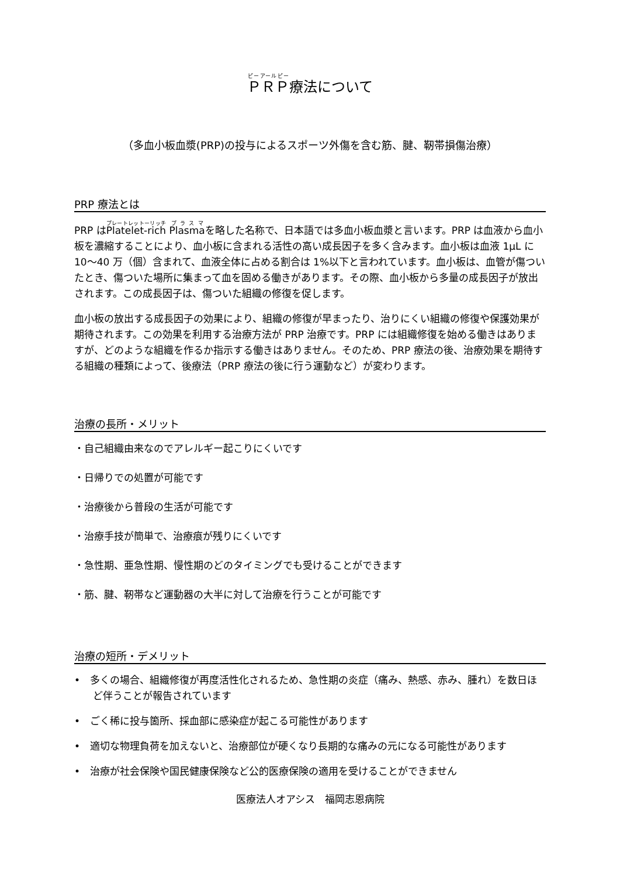ＰＲＰ療法について
（多血小板血漿(PRP)の投与によるスポーツ外傷を含む筋、腱、靭帯損傷治療）
PRP 療法とは
PRP はPlatelet-rich Plasmaを略した名称で、日本語では多血小板血漿と言います。PRP は血液から血小板を濃縮することにより、血小板に含まれる活性の高い成長因子を多く含みます。血小板は血液 1μL に 10〜40 万（個）含まれて、血液全体に占める割合は 1%以下と言われています。血小板は、血管が傷ついたとき、傷ついた場所に集まって血を固める働きがあります。その際、血小板から多量の成長因子が放出されます。この成長因子は、傷ついた組織の修復を促します。
血小板の放出する成長因子の効果により、組織の修復が早まったり、治りにくい組織の修復や保護効果が期待されます。この効果を利用する治療方法が PRP 治療です。PRP には組織修復を始める働きはありますが、どのような組織を作るか指示する働きはありません。そのため、PRP 療法の後、治療効果を期待する組織の種類によって、後療法（PRP 療法の後に行う運動など）が変わります。
治療の長所・メリット
・自己組織由来なのでアレルギー起こりにくいです
・日帰りでの処置が可能です
・治療後から普段の生活が可能です
・治療手技が簡単で、治療痕が残りにくいです
・急性期、亜急性期、慢性期のどのタイミングでも受けることができます
・筋、腱、靭帯など運動器の大半に対して治療を行うことが可能です
治療の短所・デメリット
•　多くの場合、組織修復が再度活性化されるため、急性期の炎症（痛み、熱感、赤み、腫れ）を数日ほど伴うことが報告されています
•　ごく稀に投与箇所、採血部に感染症が起こる可能性があります
•　適切な物理負荷を加えないと、治療部位が硬くなり長期的な痛みの元になる可能性があります
•　治療が社会保険や国民健康保険など公的医療保険の適用を受けることができません
医療法人オアシス　福岡志恩病院